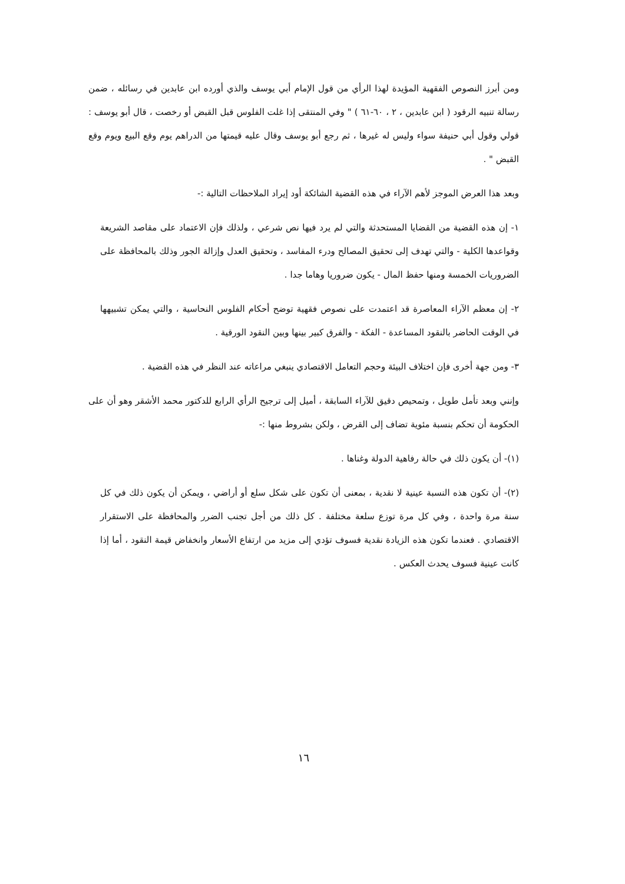ومن أبرز النصوص الفقهية المؤيدة لهذا الرأي من قول الإمام أبي يوسف والذي أورده ابن عابدين في رسائله ، ضمن رسالة تنبيه الرقود ( ابن عابدين ، ٢ ، ٦٠-٦١ ) " وفي المنتقى إذا غلت الفلوس قبل القبض أو رخصت ، قال أبو يوسف : قولي وقول أبي حنيفة سواء وليس له غيرها ، ثم رجع أبو يوسف وقال عليه قيمتها من الدراهم يوم وقع البيع ويوم وقع القبض " .
وبعد هذا العرض الموجز لأهم الآراء في هذه القضية الشائكة أود إيراد الملاحظات التالية :-
١- إن هذه القضية من القضايا المستحدثة والتي لم يرد فيها نص شرعي ، ولذلك فإن الاعتماد على مقاصد الشريعة وقواعدها الكلية - والتي تهدف إلى تحقيق المصالح ودرء المفاسد ، وتحقيق العدل وإزالة الجور وذلك بالمحافظة على الضروريات الخمسة ومنها حفظ المال - يكون ضروريا وهاما جدا .
٢- إن معظم الآراء المعاصرة قد اعتمدت على نصوص فقهية توضح أحكام الفلوس النحاسية ، والتي يمكن تشبيهها في الوقت الحاضر بالنقود المساعدة - الفكة - والفرق كبير بينها وبين النقود الورقية .
٣- ومن جهة أخرى فإن اختلاف البيئة وحجم التعامل الاقتصادي ينبغي مراعاته عند النظر في هذه القضية .
وإنني وبعد تأمل طويل ، وتمحيص دقيق للآراء السابقة ، أميل إلى ترجيح الرأي الرابع للدكتور محمد الأشقر وهو أن على الحكومة أن تحكم بنسبة مئوية تضاف إلى القرض ، ولكن بشروط منها :-
(١)- أن يكون ذلك في حالة رفاهية الدولة وغناها .
(٢)- أن تكون هذه النسبة عينية لا نقدية ، بمعنى أن تكون على شكل سلع أو أراضي ، ويمكن أن يكون ذلك في كل سنة مرة واحدة ، وفي كل مرة توزع سلعة مختلفة . كل ذلك من أجل تجنب الضرر والمحافظة على الاستقرار الاقتصادي . فعندما تكون هذه الزيادة نقدية فسوف تؤدي إلى مزيد من ارتفاع الأسعار وانخفاض قيمة النقود ، أما إذا كانت عينية فسوف يحدث العكس .
١٦